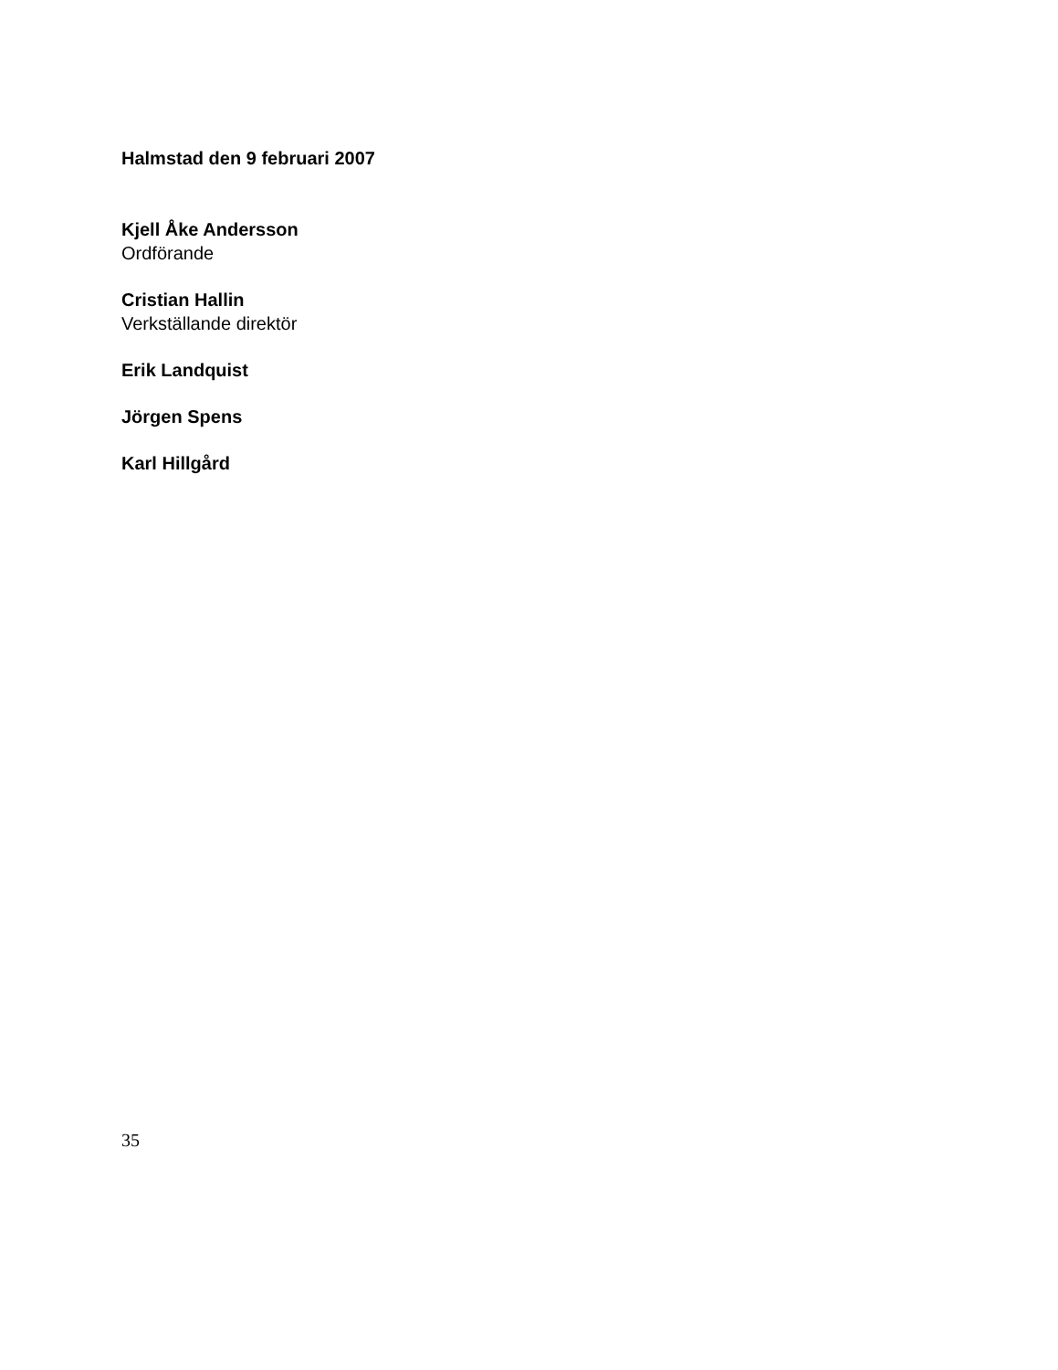Halmstad den 9 februari 2007
Kjell Åke Andersson
Ordförande
Cristian Hallin
Verkställande direktör
Erik Landquist
Jörgen Spens
Karl Hillgård
35